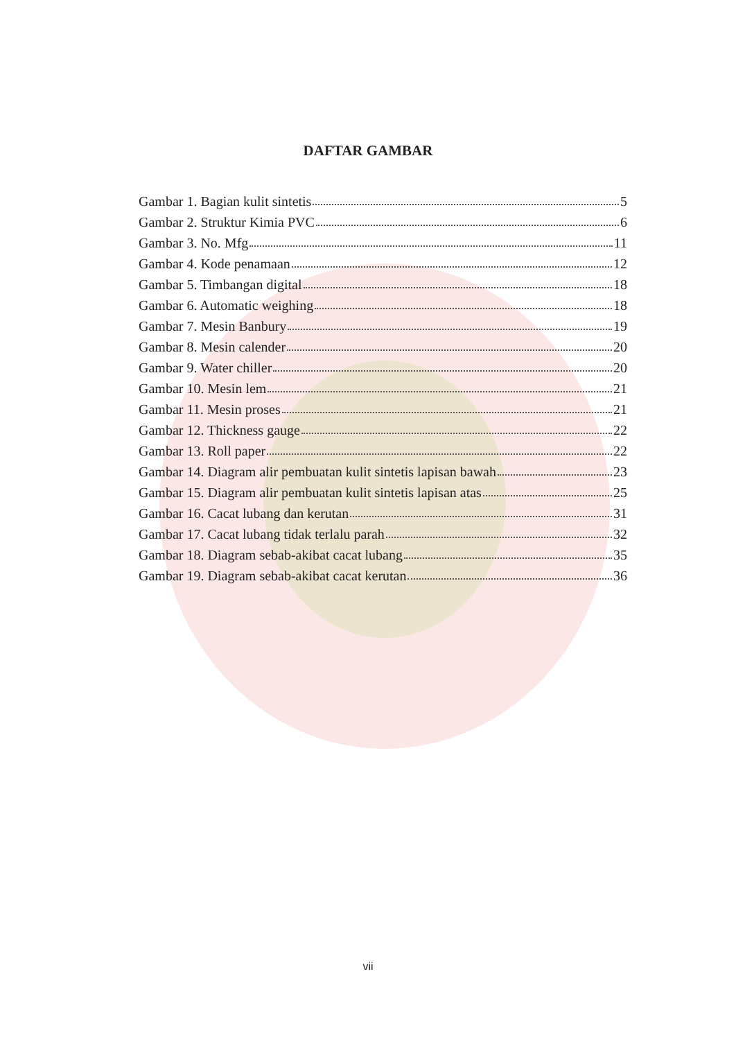DAFTAR GAMBAR
Gambar 1. Bagian kulit sintetis 5
Gambar 2. Struktur Kimia PVC 6
Gambar 3. No. Mfg 11
Gambar 4. Kode penamaan 12
Gambar 5. Timbangan digital 18
Gambar 6. Automatic weighing 18
Gambar 7. Mesin Banbury 19
Gambar 8. Mesin calender 20
Gambar 9. Water chiller 20
Gambar 10. Mesin lem 21
Gambar 11. Mesin proses 21
Gambar 12. Thickness gauge 22
Gambar 13. Roll paper 22
Gambar 14. Diagram alir pembuatan kulit sintetis lapisan bawah 23
Gambar 15. Diagram alir pembuatan kulit sintetis lapisan atas 25
Gambar 16. Cacat lubang dan kerutan 31
Gambar 17. Cacat lubang tidak terlalu parah 32
Gambar 18. Diagram sebab-akibat cacat lubang 35
Gambar 19. Diagram sebab-akibat cacat kerutan 36
vii